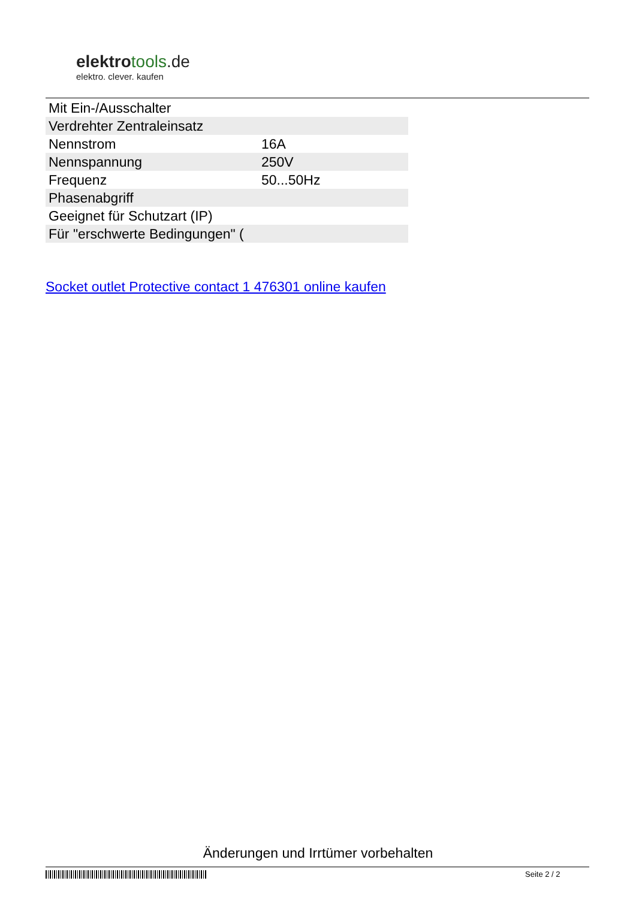elektrotools.de
elektro. clever. kaufen
| Mit Ein-/Ausschalter | |
| Verdrehter Zentraleinsatz | |
| Nennstrom | 16A |
| Nennspannung | 250V |
| Frequenz | 50...50Hz |
| Phasenabgriff | |
| Geeignet für Schutzart (IP) | |
| Für "erschwerte Bedingungen" ( | |
Socket outlet Protective contact 1 476301 online kaufen
Änderungen und Irrtümer vorbehalten
Seite 2 / 2